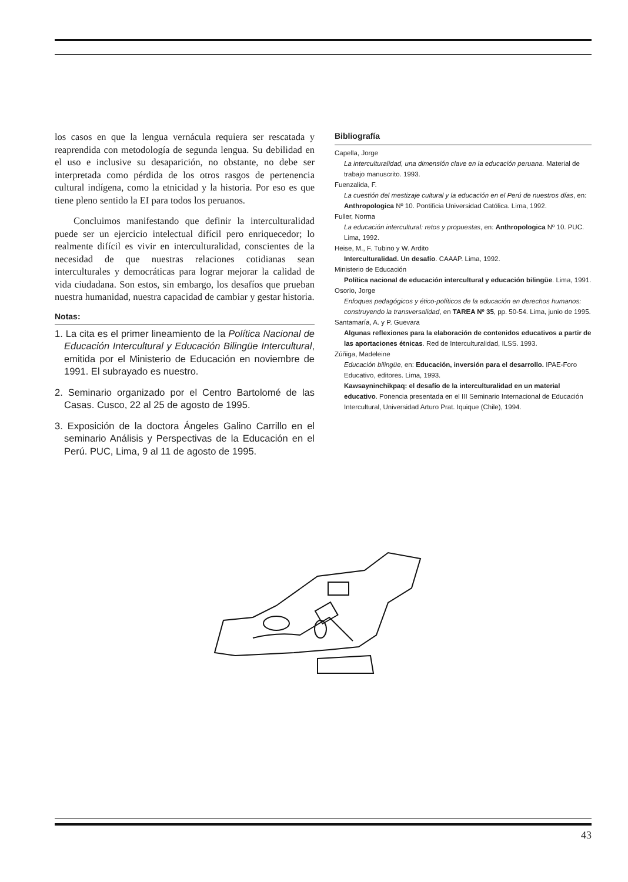los casos en que la lengua vernácula requiera ser rescatada y reaprendida con metodología de segunda lengua. Su debilidad en el uso e inclusive su desaparición, no obstante, no debe ser interpretada como pérdida de los otros rasgos de pertenencia cultural indígena, como la etnicidad y la historia. Por eso es que tiene pleno sentido la EI para todos los peruanos.
Concluimos manifestando que definir la interculturalidad puede ser un ejercicio intelectual difícil pero enriquecedor; lo realmente difícil es vivir en interculturalidad, conscientes de la necesidad de que nuestras relaciones cotidianas sean interculturales y democráticas para lograr mejorar la calidad de vida ciudadana. Son estos, sin embargo, los desafíos que prueban nuestra humanidad, nuestra capacidad de cambiar y gestar historia.
Notas:
1. La cita es el primer lineamiento de la Política Nacional de Educación Intercultural y Educación Bilingüe Intercultural, emitida por el Ministerio de Educación en noviembre de 1991. El subrayado es nuestro.
2. Seminario organizado por el Centro Bartolomé de las Casas. Cusco, 22 al 25 de agosto de 1995.
3. Exposición de la doctora Ángeles Galino Carrillo en el seminario Análisis y Perspectivas de la Educación en el Perú. PUC, Lima, 9 al 11 de agosto de 1995.
Bibliografía
Capella, Jorge
La interculturalidad, una dimensión clave en la educación peruana. Material de trabajo manuscrito. 1993.
Fuenzalida, F.
La cuestión del mestizaje cultural y la educación en el Perú de nuestros días, en: Anthropologica Nº 10. Pontificia Universidad Católica. Lima, 1992.
Fuller, Norma
La educación intercultural: retos y propuestas, en: Anthropologica Nº 10. PUC. Lima, 1992.
Heise, M., F. Tubino y W. Ardito
Interculturalidad. Un desafío. CAAAP. Lima, 1992.
Ministerio de Educación
Política nacional de educación intercultural y educación bilingüe. Lima, 1991.
Osorio, Jorge
Enfoques pedagógicos y ético-políticos de la educación en derechos humanos: construyendo la transversalidad, en TAREA Nº 35, pp. 50-54. Lima, junio de 1995.
Santamaría, A. y P. Guevara
Algunas reflexiones para la elaboración de contenidos educativos a partir de las aportaciones étnicas. Red de Interculturalidad, ILSS. 1993.
Zúñiga, Madeleine
Educación bilingüe, en: Educación, inversión para el desarrollo. IPAE-Foro Educativo, editores. Lima, 1993.
Kawsayninchikpaq: el desafío de la interculturalidad en un material educativo. Ponencia presentada en el III Seminario Internacional de Educación Intercultural, Universidad Arturo Prat. Iquique (Chile), 1994.
43